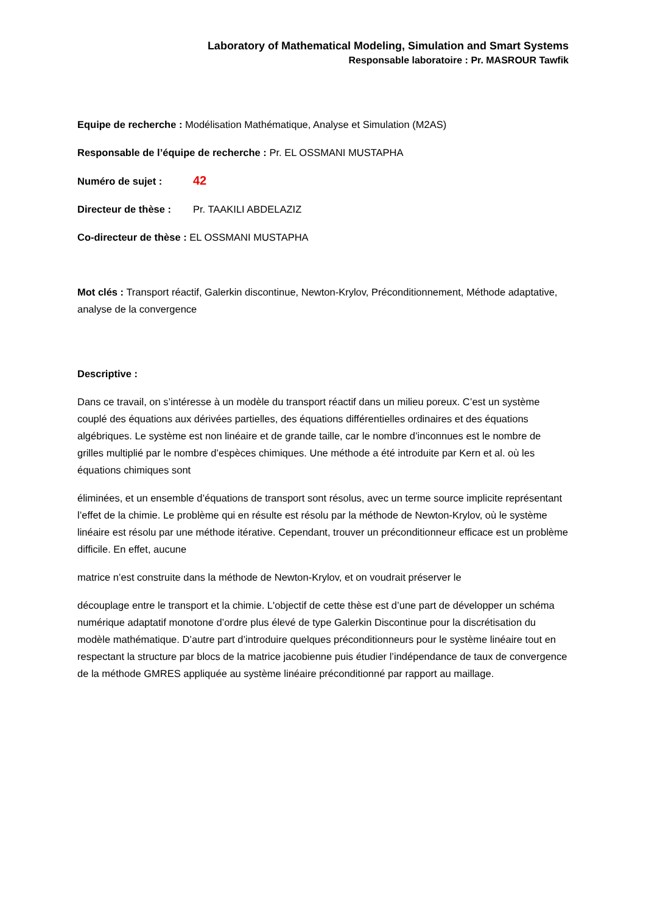Laboratory of Mathematical Modeling, Simulation and Smart Systems
Responsable laboratoire : Pr. MASROUR Tawfik
Equipe de recherche : Modélisation Mathématique, Analyse et Simulation (M2AS)
Responsable de l’équipe de recherche : Pr. EL OSSMANI MUSTAPHA
Numéro de sujet : 42
Directeur de thèse : Pr. TAAKILI ABDELAZIZ
Co-directeur de thèse : EL OSSMANI MUSTAPHA
Mot clés : Transport réactif, Galerkin discontinue, Newton-Krylov, Préconditionnement, Méthode adaptative, analyse de la convergence
Descriptive :
Dans ce travail, on s’intéresse à un modèle du transport réactif dans un milieu poreux. C’est un système couplé des équations aux dérivées partielles, des équations différentielles ordinaires et des équations algébriques. Le système est non linéaire et de grande taille, car le nombre d’inconnues est le nombre de grilles multiplié par le nombre d’espèces chimiques. Une méthode a été introduite par Kern et al. où les équations chimiques sont
éliminées, et un ensemble d’équations de transport sont résolus, avec un terme source implicite représentant l’effet de la chimie. Le problème qui en résulte est résolu par la méthode de Newton-Krylov, où le système linéaire est résolu par une méthode itérative. Cependant, trouver un préconditionneur efficace est un problème difficile. En effet, aucune
matrice n’est construite dans la méthode de Newton-Krylov, et on voudrait préserver le
découplage entre le transport et la chimie. L'objectif de cette thèse est d’une part de développer un schéma numérique adaptatif monotone d’ordre plus élevé de type Galerkin Discontinue pour la discrétisation du modèle mathématique. D’autre part d’introduire quelques préconditionneurs pour le système linéaire tout en respectant la structure par blocs de la matrice jacobienne puis étudier l’indépendance de taux de convergence de la méthode GMRES appliquée au système linéaire préconditionné par rapport au maillage.